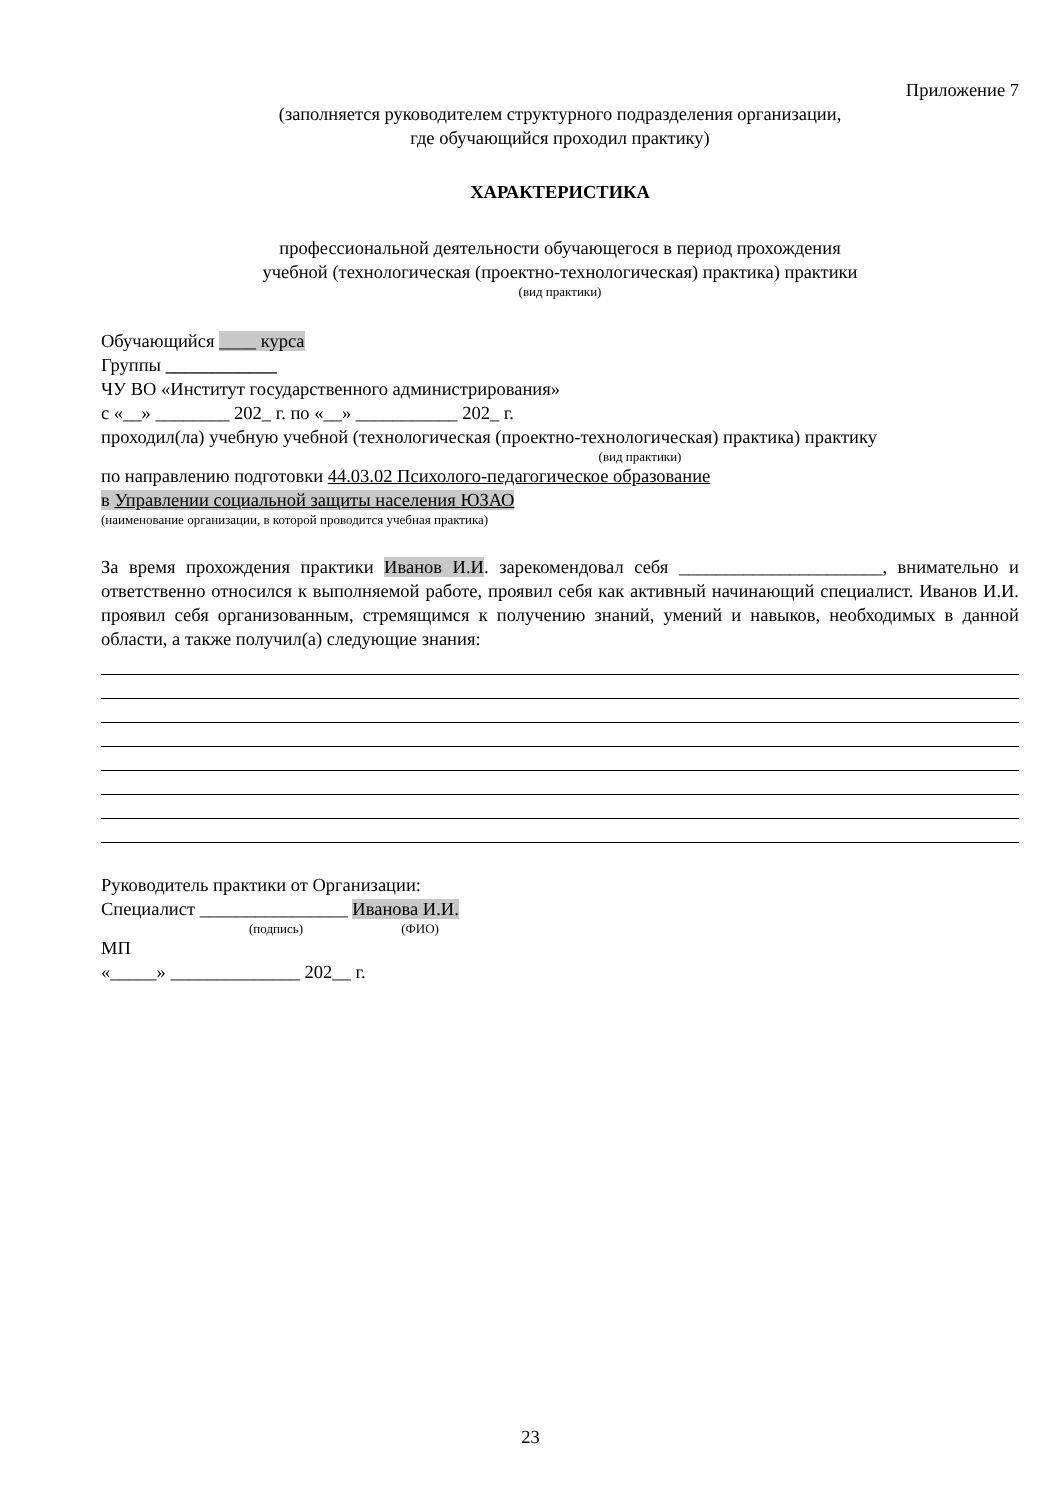Приложение 7
(заполняется руководителем структурного подразделения организации,
где обучающийся проходил практику)
ХАРАКТЕРИСТИКА
профессиональной деятельности обучающегося в период прохождения
учебной (технологическая (проектно-технологическая) практика) практики
(вид практики)
Обучающийся ____ курса
Группы ____________
ЧУ ВО «Институт государственного администрирования»
с «__» ________ 202_ г. по «__» ___________ 202_ г.
проходил(ла) учебную учебной (технологическая (проектно-технологическая) практика) практику
(вид практики)
по направлению подготовки 44.03.02 Психолого-педагогическое образование
в Управлении социальной защиты населения ЮЗАО
(наименование организации, в которой проводится учебная практика)
За время прохождения практики Иванов И.И. зарекомендовал себя ______________________, внимательно и ответственно относился к выполняемой работе, проявил себя как активный начинающий специалист. Иванов И.И. проявил себя организованным, стремящимся к получению знаний, умений и навыков, необходимых в данной области, а также получил(а) следующие знания:
Руководитель практики от Организации:
Специалист ________________ Иванова И.И.
(подпись) (ФИО)
МП
«_____» ______________ 202__ г.
23